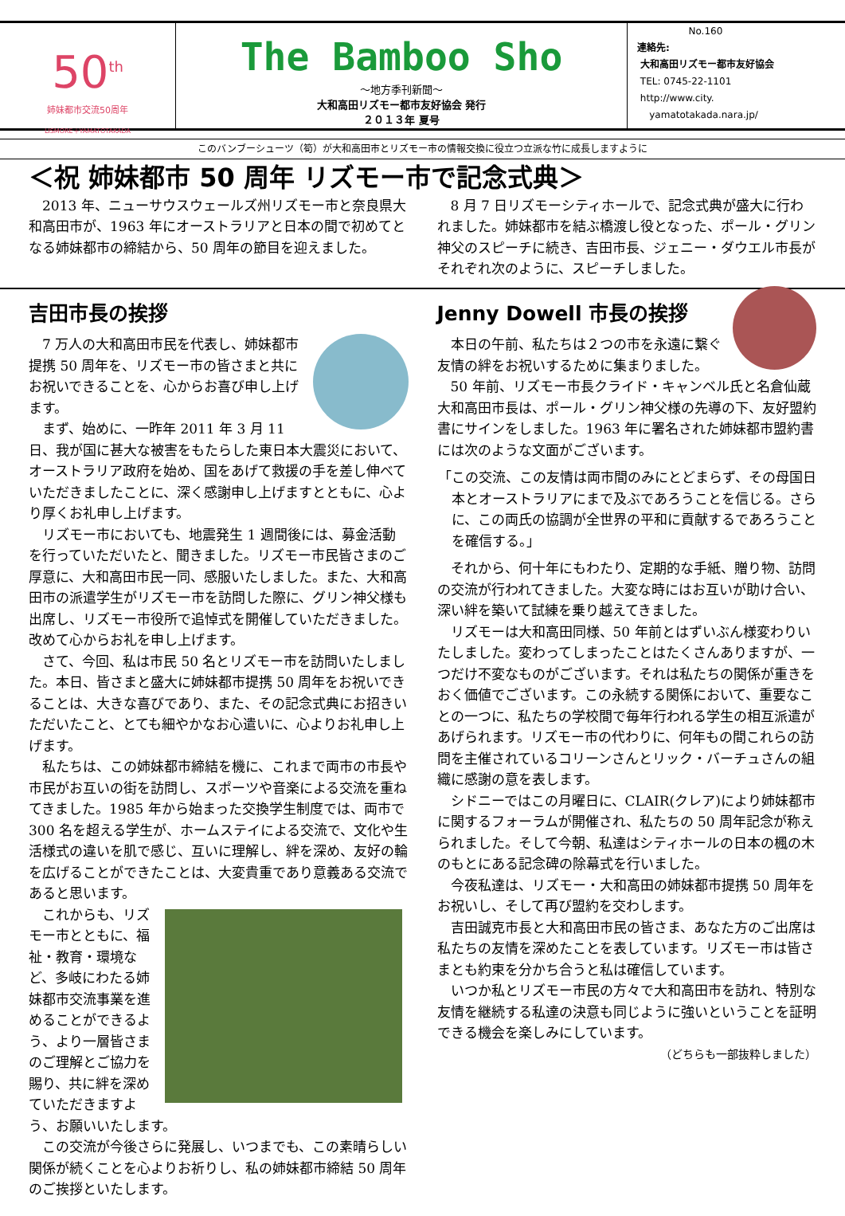50<sup>th</sup>
姉妹都市交流50周年
LISMORE＋YAMATOTAKADA
The Bamboo Sho
～地方季刊新聞～
大和高田リズモー都市友好協会 発行
２０１３年 夏号
No.160
連絡先:
大和高田リズモー都市友好協会
TEL: 0745-22-1101
http://www.city.
yamatotakada.nara.jp/
このバンブーシューツ（筍）が大和高田市とリズモー市の情報交換に役立つ立派な竹に成長しますように
＜祝 姉妹都市 50 周年 リズモー市で記念式典＞
2013 年、ニューサウスウェールズ州リズモー市と奈良県大和高田市が、1963 年にオーストラリアと日本の間で初めてとなる姉妹都市の締結から、50 周年の節目を迎えました。
8 月 7 日リズモーシティホールで、記念式典が盛大に行われました。姉妹都市を結ぶ橋渡し役となった、ポール・グリン神父のスピーチに続き、吉田市長、ジェニー・ダウエル市長がそれぞれ次のように、スピーチしました。
吉田市長の挨拶
7 万人の大和高田市民を代表し、姉妹都市提携 50 周年を、リズモー市の皆さまと共にお祝いできることを、心からお喜び申し上げます。
まず、始めに、一昨年 2011 年 3 月 11 日、我が国に甚大な被害をもたらした東日本大震災において、オーストラリア政府を始め、国をあげて救援の手を差し伸べていただきましたことに、深く感謝申し上げますとともに、心より厚くお礼申し上げます。
リズモー市においても、地震発生 1 週間後には、募金活動を行っていただいたと、聞きました。リズモー市民皆さまのご厚意に、大和高田市民一同、感服いたしました。また、大和高田市の派遣学生がリズモー市を訪問した際に、グリン神父様も出席し、リズモー市役所で追悼式を開催していただきました。改めて心からお礼を申し上げます。
さて、今回、私は市民 50 名とリズモー市を訪問いたしました。本日、皆さまと盛大に姉妹都市提携 50 周年をお祝いできることは、大きな喜びであり、また、その記念式典にお招きいただいたこと、とても細やかなお心遣いに、心よりお礼申し上げます。
私たちは、この姉妹都市締結を機に、これまで両市の市長や市民がお互いの街を訪問し、スポーツや音楽による交流を重ねてきました。1985 年から始まった交換学生制度では、両市で 300 名を超える学生が、ホームステイによる交流で、文化や生活様式の違いを肌で感じ、互いに理解し、絆を深め、友好の輪を広げることができたことは、大変貴重であり意義ある交流であると思います。
これからも、リズモー市とともに、福祉・教育・環境など、多岐にわたる姉妹都市交流事業を進めることができるよう、より一層皆さまのご理解とご協力を賜り、共に絆を深めていただきますよう、お願いいたします。
この交流が今後さらに発展し、いつまでも、この素晴らしい関係が続くことを心よりお祈りし、私の姉妹都市締結 50 周年のご挨拶といたします。
Jenny Dowell 市長の挨拶
本日の午前、私たちは２つの市を永遠に繋ぐ友情の絆をお祝いするために集まりました。
50 年前、リズモー市長クライド・キャンベル氏と名倉仙蔵 大和高田市長は、ポール・グリン神父様の先導の下、友好盟約書にサインをしました。1963 年に署名された姉妹都市盟約書には次のような文面がございます。
「この交流、この友情は両市間のみにとどまらず、その母国日本とオーストラリアにまで及ぶであろうことを信じる。さらに、この両氏の協調が全世界の平和に貢献するであろうことを確信する。」
それから、何十年にもわたり、定期的な手紙、贈り物、訪問の交流が行われてきました。大変な時にはお互いが助け合い、深い絆を築いて試練を乗り越えてきました。
リズモーは大和高田同様、50 年前とはずいぶん様変わりいたしました。変わってしまったことはたくさんありますが、一つだけ不変なものがございます。それは私たちの関係が重きをおく価値でございます。この永続する関係において、重要なことの一つに、私たちの学校間で毎年行われる学生の相互派遣があげられます。リズモー市の代わりに、何年もの間これらの訪問を主催されているコリーンさんとリック・バーチュさんの組織に感謝の意を表します。
シドニーではこの月曜日に、CLAIR(クレア)により姉妹都市に関するフォーラムが開催され、私たちの 50 周年記念が称えられました。そして今朝、私達はシティホールの日本の楓の木のもとにある記念碑の除幕式を行いました。
今夜私達は、リズモー・大和高田の姉妹都市提携 50 周年をお祝いし、そして再び盟約を交わします。
吉田誠克市長と大和高田市民の皆さま、あなた方のご出席は私たちの友情を深めたことを表しています。リズモー市は皆さまとも約束を分かち合うと私は確信しています。
いつか私とリズモー市民の方々で大和高田市を訪れ、特別な友情を継続する私達の決意も同じように強いということを証明できる機会を楽しみにしています。
（どちらも一部抜粋しました）